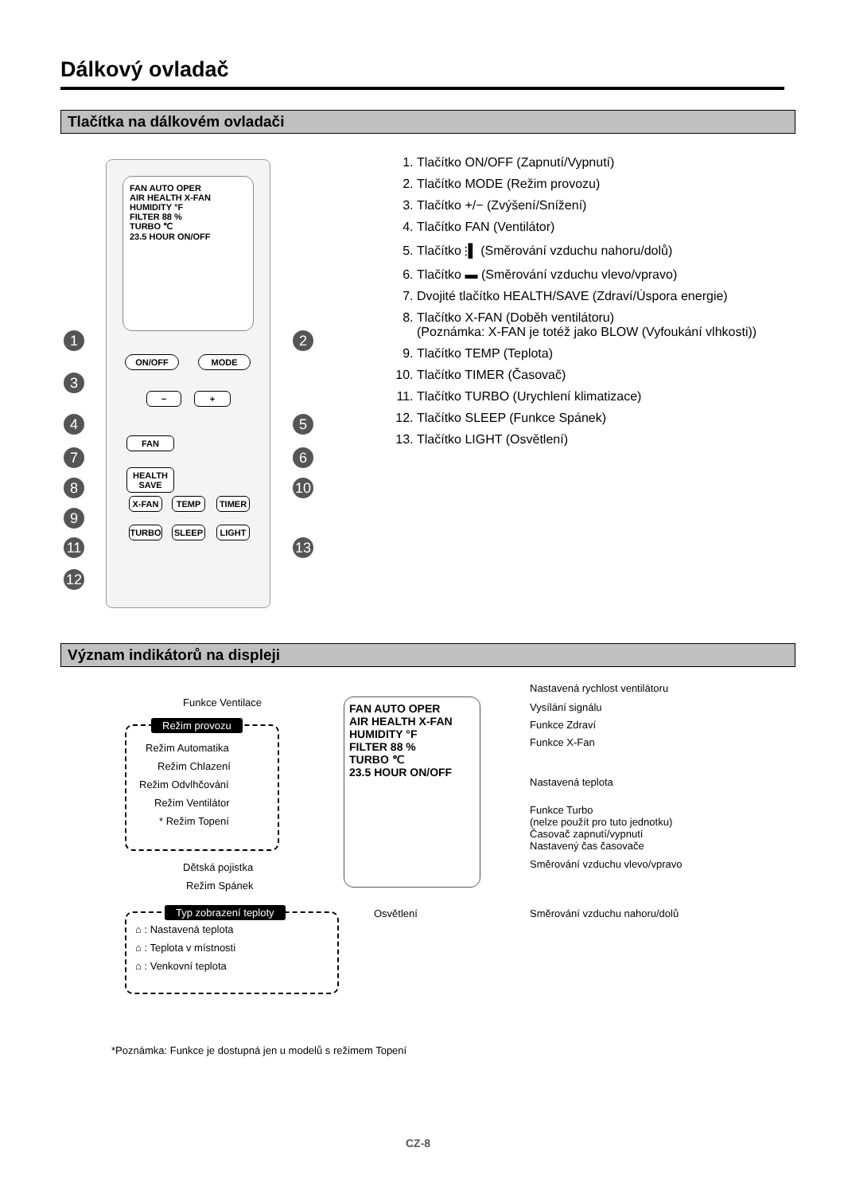Dálkový ovladač
Tlačítka na dálkovém ovladači
FAN AUTO OPER
AIR HEALTH X-FAN
HUMIDITY °F
FILTER 88 %
TURBO ℃
23.5 HOUR ON/OFF
ON/OFF MODE
− +
FAN
HEALTH SAVE
X-FAN TEMP TIMER
TURBO SLEEP LIGHT
1 2
3
4 5
6
7
8 10
9
11 13
12
1. Tlačítko ON/OFF (Zapnutí/Vypnutí)
2. Tlačítko MODE (Režim provozu)
3. Tlačítko +/− (Zvýšení/Snížení)
4. Tlačítko FAN (Ventilátor)
5. Tlačítko ⫶▌ (Směrování vzduchu nahoru/dolů)
6. Tlačítko ▬ (Směrování vzduchu vlevo/vpravo)
7. Dvojité tlačítko HEALTH/SAVE (Zdraví/Úspora energie)
8. Tlačítko X-FAN (Doběh ventilátoru)
(Poznámka: X-FAN je totéž jako BLOW (Vyfoukání vlhkosti))
9. Tlačítko TEMP (Teplota)
10. Tlačítko TIMER (Časovač)
11. Tlačítko TURBO (Urychlení klimatizace)
12. Tlačítko SLEEP (Funkce Spánek)
13. Tlačítko LIGHT (Osvětlení)
Význam indikátorů na displeji
FAN AUTO OPER
AIR HEALTH X-FAN
HUMIDITY °F
FILTER 88 %
TURBO ℃
23.5 HOUR ON/OFF
Funkce Ventilace
Režim provozu
Režim Automatika
Režim Chlazení
Režim Odvlhčování
Režim Ventilátor
* Režim Topení
Dětská pojistka
Režim Spánek
Typ zobrazení teploty
⌂ : Nastavená teplota
⌂ : Teplota v místnosti
⌂ : Venkovní teplota
Osvětlení
Nastavená rychlost ventilátoru
Vysílání signálu
Funkce Zdraví
Funkce X-Fan
Nastavená teplota
Funkce Turbo
(nelze použít pro tuto jednotku)
Časovač zapnutí/vypnutí
Nastavený čas časovače
Směrování vzduchu vlevo/vpravo
Směrování vzduchu nahoru/dolů
*Poznámka: Funkce je dostupná jen u modelů s režimem Topení
CZ-8